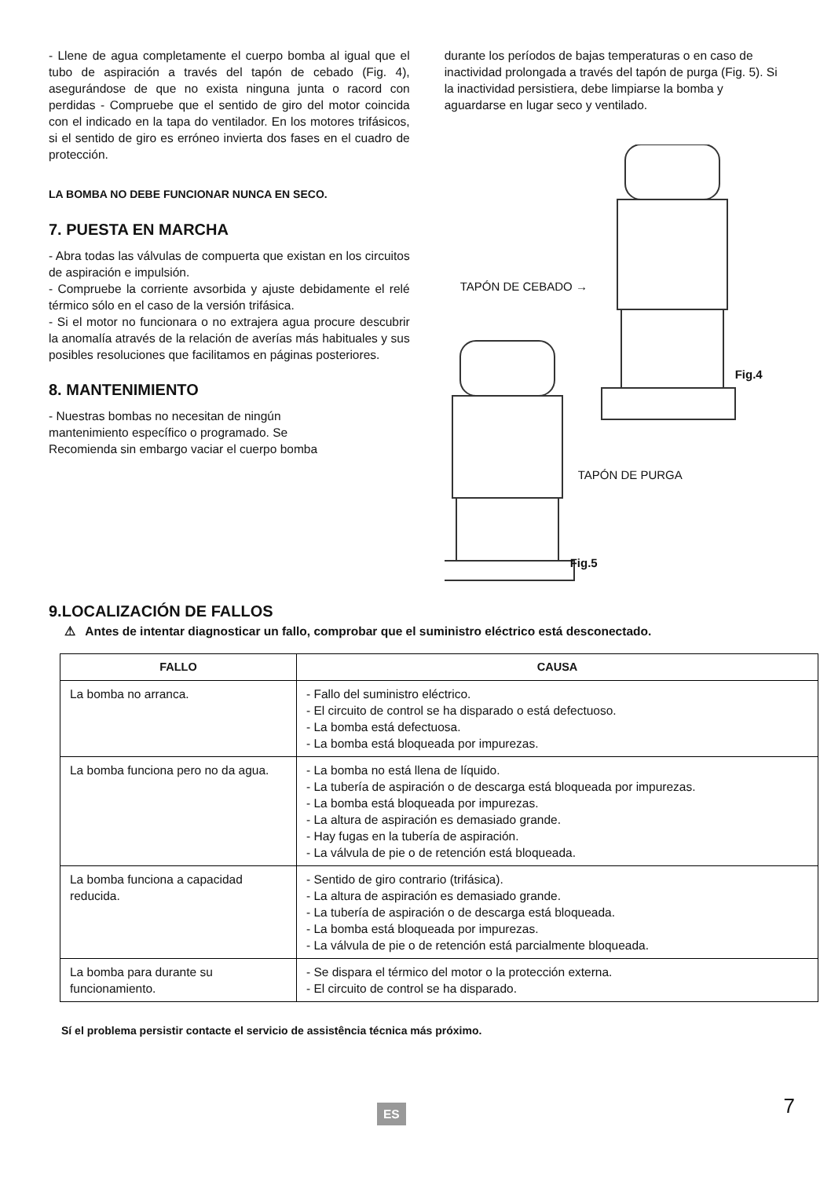- Llene de agua completamente el cuerpo bomba al igual que el tubo de aspiración a través del tapón de cebado (Fig. 4), asegurándose de que no exista ninguna junta o racord con perdidas - Compruebe que el sentido de giro del motor coincida con el indicado en la tapa do ventilador. En los motores trifásicos, si el sentido de giro es erróneo invierta dos fases en el cuadro de protección.
LA BOMBA NO DEBE FUNCIONAR NUNCA EN SECO.
7. PUESTA EN MARCHA
- Abra todas las válvulas de compuerta que existan en los circuitos de aspiración e impulsión.
- Compruebe la corriente avsorbida y ajuste debidamente el relé térmico sólo en el caso de la versión trifásica.
- Si el motor no funcionara o no extrajera agua procure descubrir la anomalía através de la relación de averías más habituales y sus posibles resoluciones que facilitamos en páginas posteriores.
8. MANTENIMIENTO
- Nuestras bombas no necesitan de ningún
mantenimiento específico o programado. Se
Recomienda sin embargo vaciar el cuerpo bomba
durante los períodos de bajas temperaturas o en caso de inactividad prolongada a través del tapón de purga (Fig. 5). Si la inactividad persistiera, debe limpiarse la bomba y aguardarse en lugar seco y ventilado.
TAPÓN DE CEBADO →
Fig.4
TAPÓN DE PURGA
Fig.5
9.LOCALIZACIÓN DE FALLOS
⚠ Antes de intentar diagnosticar un fallo, comprobar que el suministro eléctrico está desconectado.
| FALLO | CAUSA |
| --- | --- |
| La bomba no arranca. | - Fallo del suministro eléctrico. - El circuito de control se ha disparado o está defectuoso. - La bomba está defectuosa. - La bomba está bloqueada por impurezas. |
| La bomba funciona pero no da agua. | - La bomba no está llena de líquido. - La tubería de aspiración o de descarga está bloqueada por impurezas. - La bomba está bloqueada por impurezas. - La altura de aspiración es demasiado grande. - Hay fugas en la tubería de aspiración. - La válvula de pie o de retención está bloqueada. |
| La bomba funciona a capacidad reducida. | - Sentido de giro contrario (trifásica). - La altura de aspiración es demasiado grande. - La tubería de aspiración o de descarga está bloqueada. - La bomba está bloqueada por impurezas. - La válvula de pie o de retención está parcialmente bloqueada. |
| La bomba para durante su funcionamiento. | - Se dispara el térmico del motor o la protección externa. - El circuito de control se ha disparado. |
Sí el problema persistir contacte el servicio de assistência técnica más próximo.
ES 7